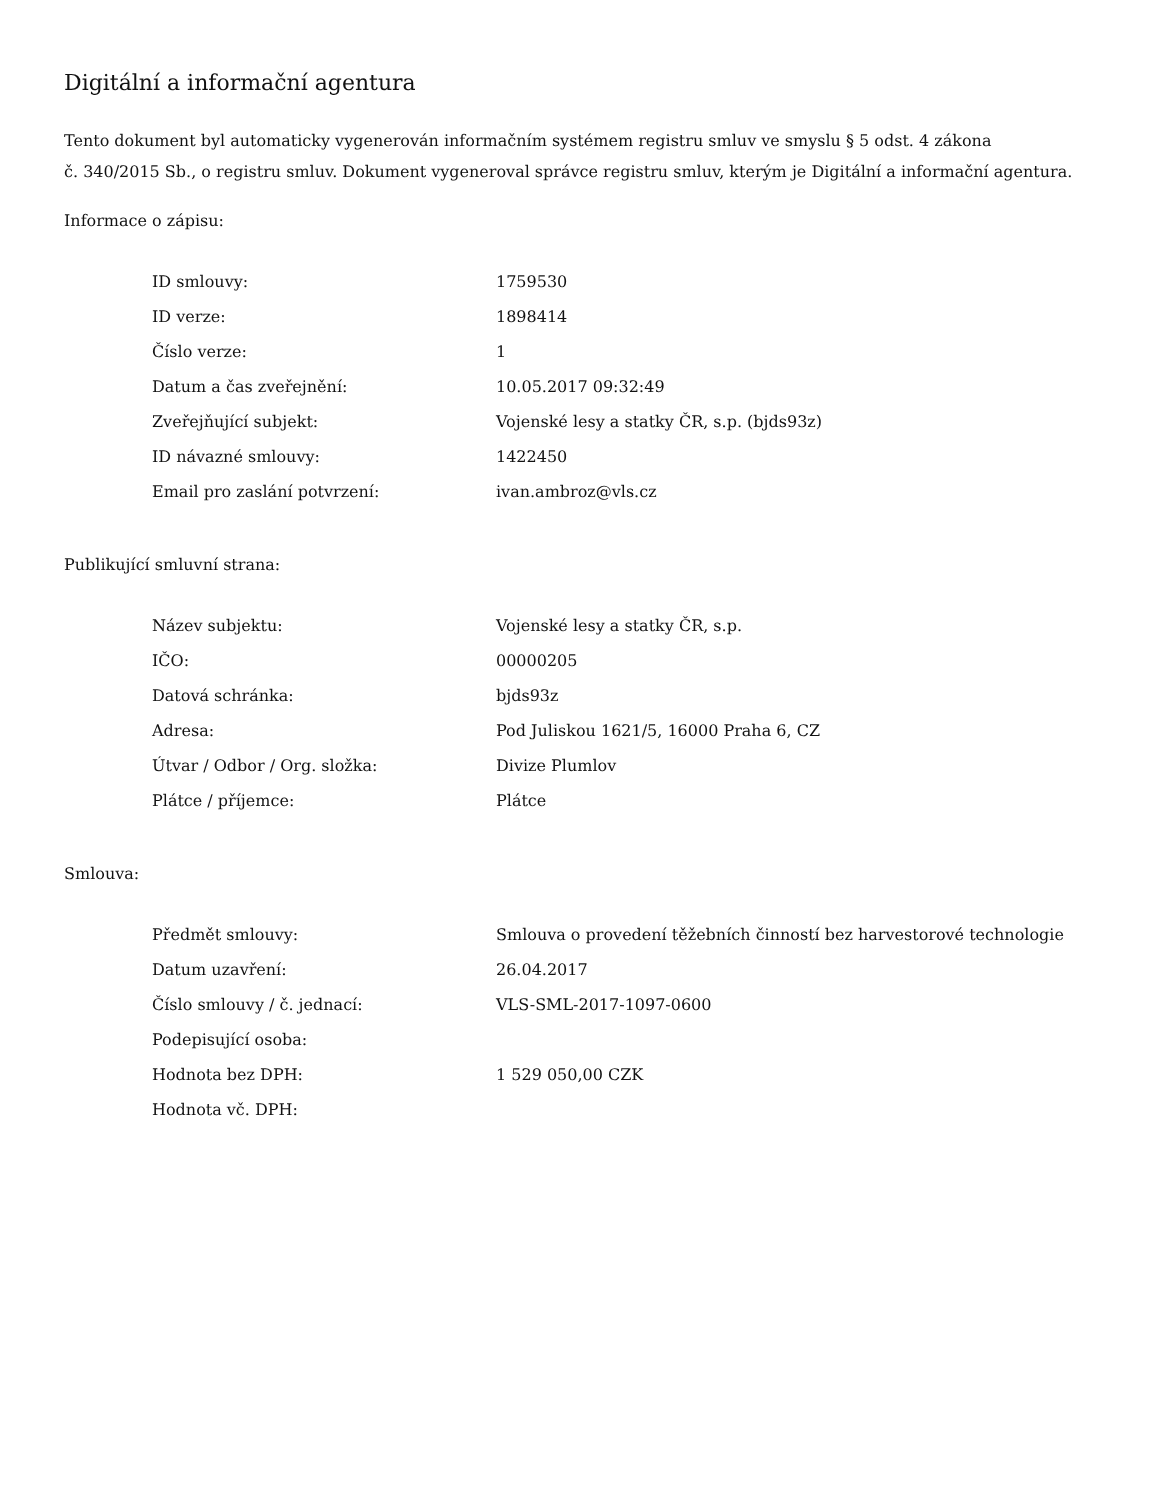Digitální a informační agentura
Tento dokument byl automaticky vygenerován informačním systémem registru smluv ve smyslu § 5 odst. 4 zákona
č. 340/2015 Sb., o registru smluv. Dokument vygeneroval správce registru smluv, kterým je Digitální a informační agentura.
Informace o zápisu:
| ID smlouvy: | 1759530 |
| ID verze: | 1898414 |
| Číslo verze: | 1 |
| Datum a čas zveřejnění: | 10.05.2017 09:32:49 |
| Zveřejňující subjekt: | Vojenské lesy a statky ČR, s.p. (bjds93z) |
| ID návazné smlouvy: | 1422450 |
| Email pro zaslání potvrzení: | ivan.ambroz@vls.cz |
Publikující smluvní strana:
| Název subjektu: | Vojenské lesy a statky ČR, s.p. |
| IČO: | 00000205 |
| Datová schránka: | bjds93z |
| Adresa: | Pod Juliskou 1621/5, 16000 Praha 6, CZ |
| Útvar / Odbor / Org. složka: | Divize Plumlov |
| Plátce / příjemce: | Plátce |
Smlouva:
| Předmět smlouvy: | Smlouva o provedení těžebních činností bez harvestorové technologie |
| Datum uzavření: | 26.04.2017 |
| Číslo smlouvy / č. jednací: | VLS-SML-2017-1097-0600 |
| Podepisující osoba: | |
| Hodnota bez DPH: | 1 529 050,00 CZK |
| Hodnota vč. DPH: | |